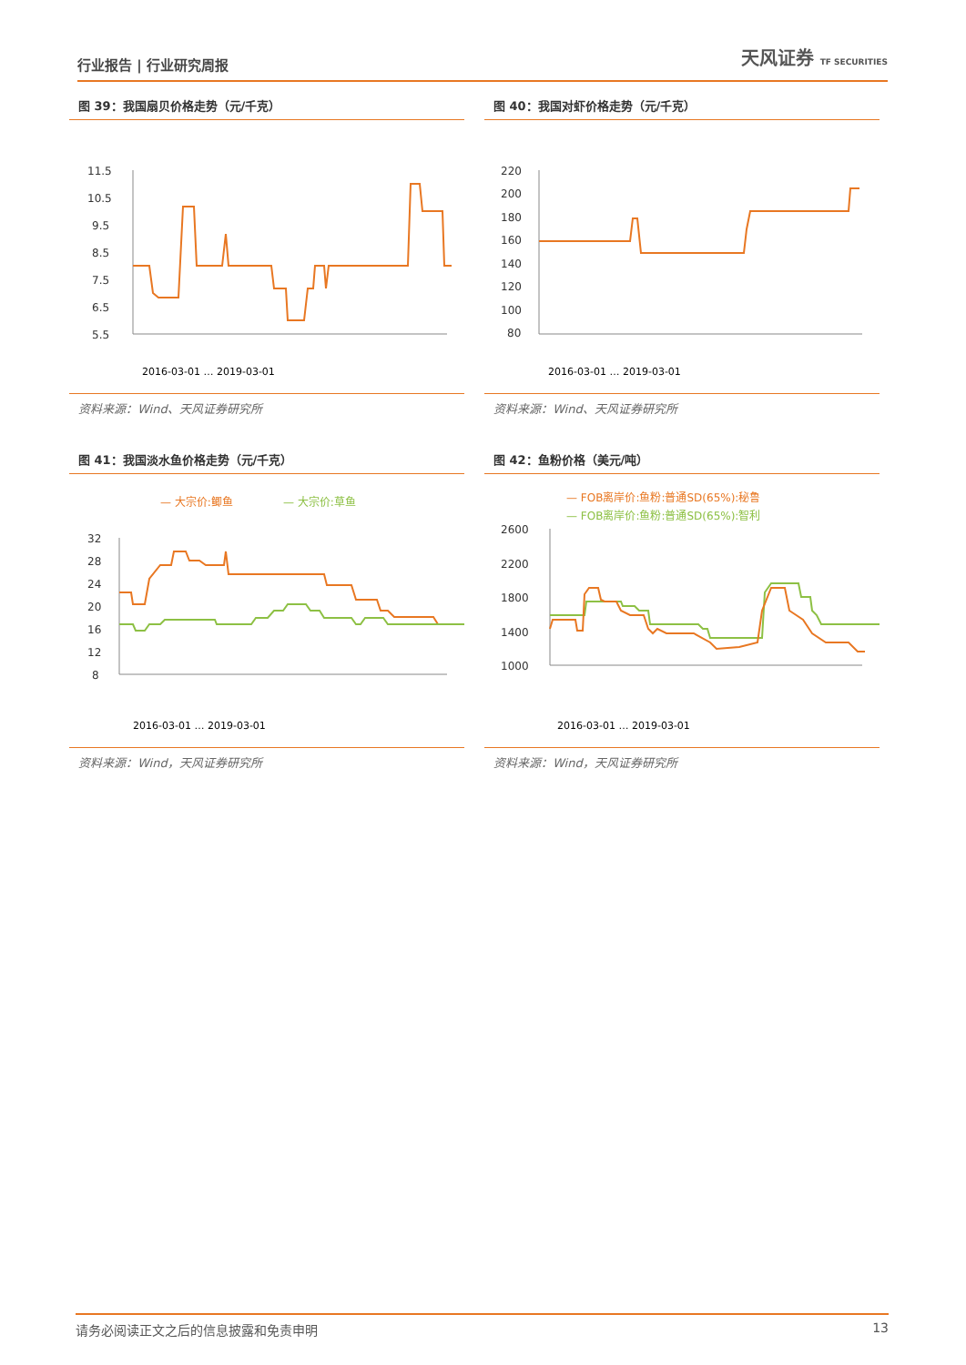行业报告 | 行业研究周报 天风证券 TF SECURITIES
图 39：我国扇贝价格走势（元/千克）
11.5
10.5
9.5
8.5
7.5
6.5
5.5
2016-03-01 … 2019-03-01
资料来源：Wind、天风证券研究所
图 40：我国对虾价格走势（元/千克）
220
200
180
160
140
120
100
80
2016-03-01 … 2019-03-01
资料来源：Wind、天风证券研究所
图 41：我国淡水鱼价格走势（元/千克）
— 大宗价:鲫鱼
— 大宗价:草鱼
32
28
24
20
16
12
8
2016-03-01 … 2019-03-01
资料来源：Wind，天风证券研究所
图 42：鱼粉价格（美元/吨）
— FOB离岸价:鱼粉:普通SD(65%):秘鲁
— FOB离岸价:鱼粉:普通SD(65%):智利
2600
2200
1800
1400
1000
2016-03-01 … 2019-03-01
资料来源：Wind，天风证券研究所
请务必阅读正文之后的信息披露和免责申明 13